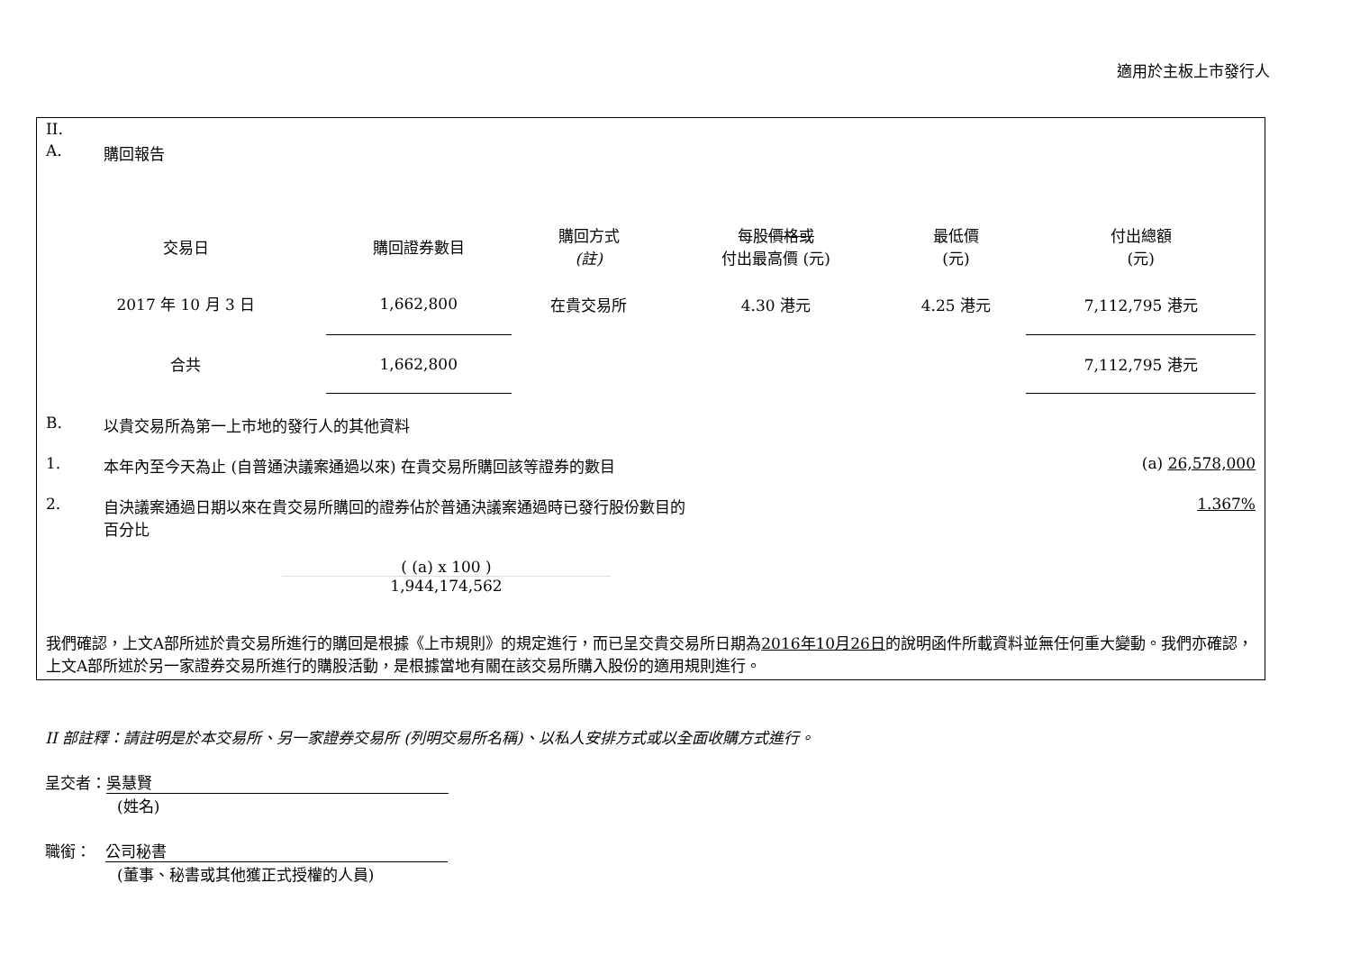適用於主板上市發行人
II.
A. 購回報告
| 交易日 | 購回證券數目 | 購回方式 (註) | 每股 價格或 付出最高價 (元) | 最低價 (元) | 付出總額 (元) |
| --- | --- | --- | --- | --- | --- |
| 2017 年 10 月 3 日 | 1,662,800 | 在貴交易所 | 4.30 港元 | 4.25 港元 | 7,112,795 港元 |
| 合共 | 1,662,800 | | | | 7,112,795 港元 |
B. 以貴交易所為第一上市地的發行人的其他資料
1. 本年內至今天為止 (自普通決議案通過以來) 在貴交易所購回該等證券的數目 (a) 26,578,000
2. 自決議案通過日期以來在貴交易所購回的證券佔於普通決議案通過時已發行股份數目的
百分比 1.367%
( (a) x 100 )
1,944,174,562
我們確認，上文A部所述於貴交易所進行的購回是根據《上市規則》的規定進行，而已呈交貴交易所日期為2016年10月26日的說明函件所載資料並無任何重大變動。我們亦確認，上文A部所述於另一家證券交易所進行的購股活動，是根據當地有關在該交易所購入股份的適用規則進行。
II 部註釋：請註明是於本交易所、另一家證券交易所 (列明交易所名稱)、以私人安排方式或以全面收購方式進行。
呈交者： 吳慧賢
(姓名)
職銜： 公司秘書
(董事、秘書或其他獲正式授權的人員)